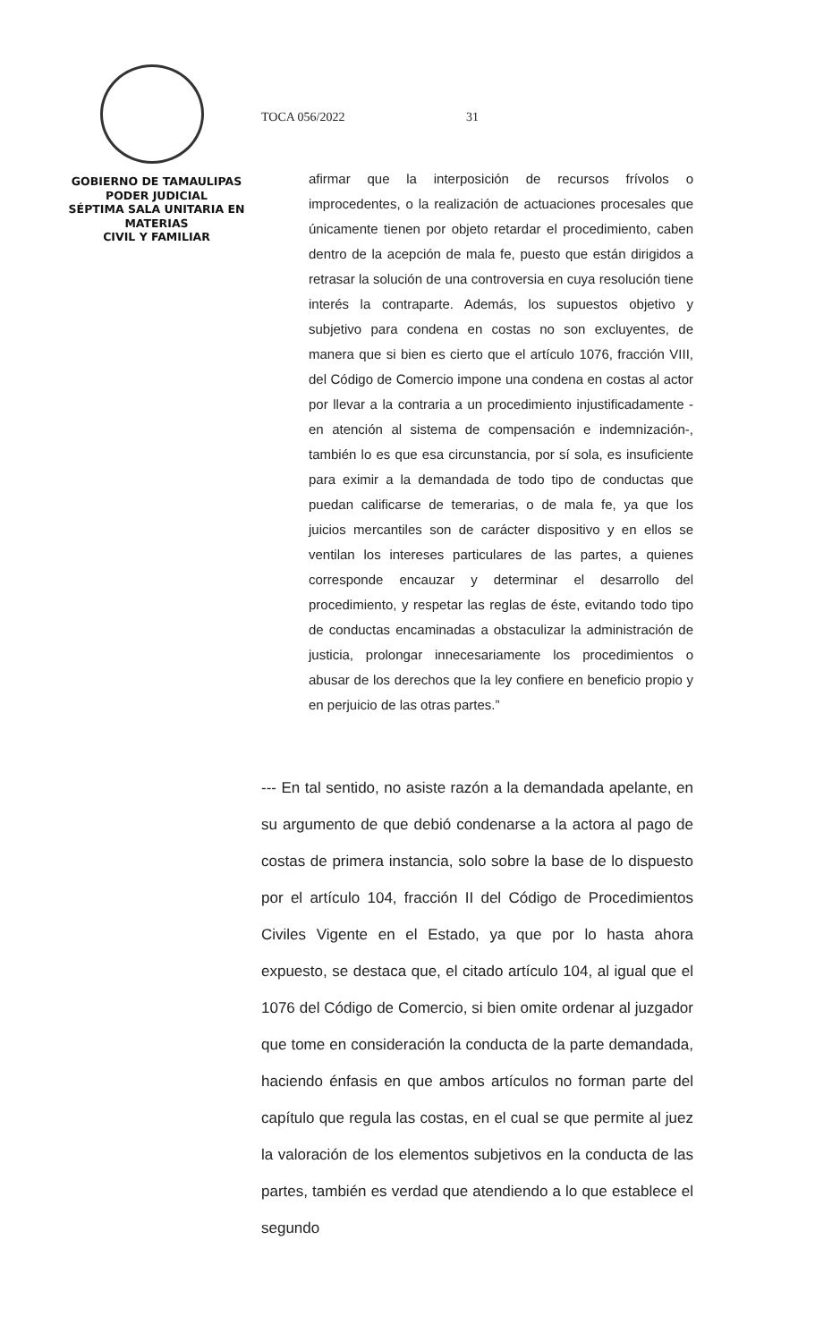TOCA 056/2022 31
GOBIERNO DE TAMAULIPAS
PODER JUDICIAL
SÉPTIMA SALA UNITARIA EN MATERIAS
CIVIL Y FAMILIAR
afirmar que la interposición de recursos frívolos o improcedentes, o la realización de actuaciones procesales que únicamente tienen por objeto retardar el procedimiento, caben dentro de la acepción de mala fe, puesto que están dirigidos a retrasar la solución de una controversia en cuya resolución tiene interés la contraparte. Además, los supuestos objetivo y subjetivo para condena en costas no son excluyentes, de manera que si bien es cierto que el artículo 1076, fracción VIII, del Código de Comercio impone una condena en costas al actor por llevar a la contraria a un procedimiento injustificadamente -en atención al sistema de compensación e indemnización-, también lo es que esa circunstancia, por sí sola, es insuficiente para eximir a la demandada de todo tipo de conductas que puedan calificarse de temerarias, o de mala fe, ya que los juicios mercantiles son de carácter dispositivo y en ellos se ventilan los intereses particulares de las partes, a quienes corresponde encauzar y determinar el desarrollo del procedimiento, y respetar las reglas de éste, evitando todo tipo de conductas encaminadas a obstaculizar la administración de justicia, prolongar innecesariamente los procedimientos o abusar de los derechos que la ley confiere en beneficio propio y en perjuicio de las otras partes.”
--- En tal sentido, no asiste razón a la demandada apelante, en su argumento de que debió condenarse a la actora al pago de costas de primera instancia, solo sobre la base de lo dispuesto por el artículo 104, fracción II del Código de Procedimientos Civiles Vigente en el Estado, ya que por lo hasta ahora expuesto, se destaca que, el citado artículo 104, al igual que el 1076 del Código de Comercio, si bien omite ordenar al juzgador que tome en consideración la conducta de la parte demandada, haciendo énfasis en que ambos artículos no forman parte del capítulo que regula las costas, en el cual se que permite al juez la valoración de los elementos subjetivos en la conducta de las partes, también es verdad que atendiendo a lo que establece el segundo